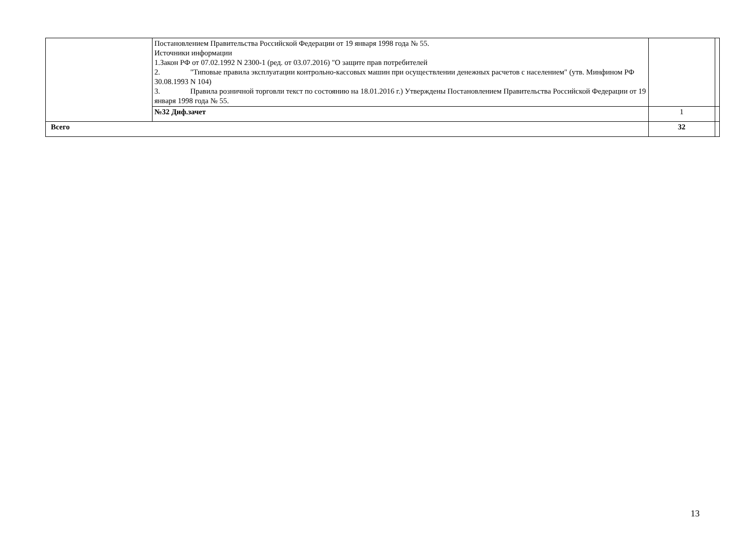| | Постановлением Правительства Российской Федерации от 19 января 1998 года № 55. Источники информации 1.Закон РФ от 07.02.1992 N 2300-1 (ред. от 03.07.2016) "О защите прав потребителей 2. "Типовые правила эксплуатации контрольно-кассовых машин при осуществлении денежных расчетов с населением" (утв. Минфином РФ 30.08.1993 N 104) 3. Правила розничной торговли текст по состоянию на 18.01.2016 г.) Утверждены Постановлением Правительства Российской Федерации от 19 января 1998 года № 55. | | |
| | №32 Диф.зачет | 1 | |
| Всего | | 32 | |
13